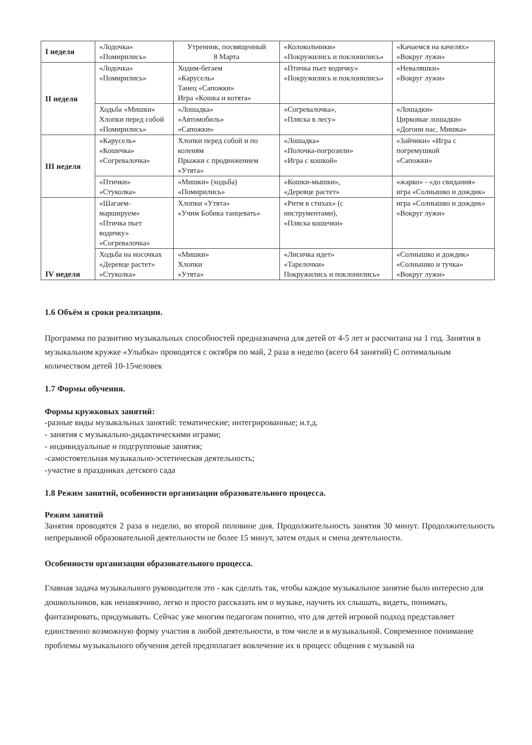| I неделя | «Лодочка» «Помирились» | Утренник, посвященный 8 Марта | «Колокольчики» «Покружились и поклонились» | «Качаемся на качелях» «Вокруг лужи» |
| II неделя | «Лодочка» «Помирились» | Ходим-бегаем «Карусель» Танец «Сапожки» Игра «Кошка и котята» | «Птичка пьет водичку» «Покружились и поклонились» | «Неваляшки» «Вокруг лужи» |
| | Ходьба «Мишки» Хлопки перед собой «Помирились» | «Лошадка» «Автомобиль» «Сапожки» | «Согревалочка», «Пляска в лесу» | «Лошадки» Цирковые лошадки» «Догони нас, Мишка» |
| III неделя | «Карусель» «Кошечка» «Согревалочка» | Хлопки перед собой и по коленям Прыжки с продвижением «Утята» | «Лошадка» «Полочка-погрозили» «Игра с кошкой» | «Зайчики» «Игра с погремушкой «Сапожки» |
| | «Птички» «Стуколка» | «Мишки» (ходьба) «Помирились» | «Кошки-мышки», «Деревце растет» | «жарко» - «до свидания» игра «Солнышко и дождик» |
| IV неделя | «Шагаем-маршируем» «Птичка пьет водичку» «Согревалочка» | Хлопки «Утята» «Учим Бобика танцевать» | «Ритм в стихах» (с инструментами), «Пляска кошечки» | игра «Солнышко и дождик» «Вокруг лужи» |
| | Ходьба на носочках «Деревце растет» «Стуколка» | «Мишки» Хлопки «Утята» | «Лисичка идет» «Тарелочки» Покружились и поклонились» | «Солнышко и дождик» «Солнышко и тучка» «Вокруг лужи» |
1.6 Объём и сроки реализации.
Программа по развитию музыкальных способностей предназначена для детей от 4-5 лет и рассчитана на 1 год. Занятия в музыкальном кружке «Улыбка» проводятся с октября по май, 2 раза в неделю (всего 64 занятий) С оптимальным количеством детей 10-15человек
1.7 Формы обучения.
Формы кружковых занятий:
-разные виды музыкальных занятий: тематические; интегрированные; и.т.д.
- занятия с музыкально-дидактическими играми;
- индивидуальные и подгрупповые занятия;
-самостоятельная музыкально-эстетическая деятельность;
-участие в праздниках детского сада
1.8 Режим занятий, особенности организации образовательного процесса.
Режим занятий
Занятия проводятся 2 раза в неделю, во второй половине дня. Продолжительность занятия 30 минут. Продолжительность непрерывной образовательной деятельности не более 15 минут, затем отдых и смена деятельности.
Особенности организации образовательного процесса.
Главная задача музыкального руководителя это - как сделать так, чтобы каждое музыкальное занятие было интересно для дошкольников, как ненавязчиво, легко и просто рассказать им о музыке, научить их слышать, видеть, понимать, фантазировать, придумывать. Сейчас уже многим педагогам понятно, что для детей игровой подход представляет единственно возможную форму участия в любой деятельности, в том числе и в музыкальной. Современное понимание проблемы музыкального обучения детей предполагает вовлечение их в процесс общения с музыкой на